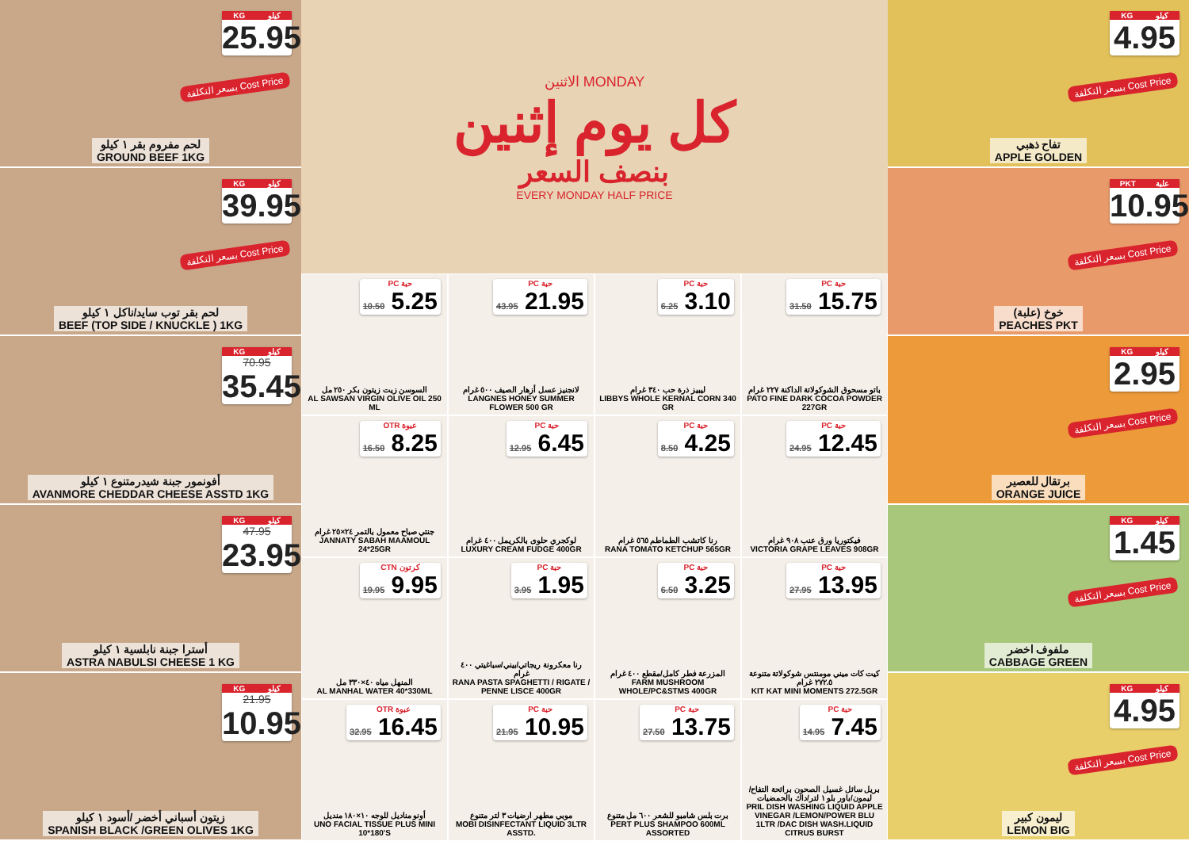KG كيلو
25.95
بسعر التكلفة Cost Price
لحم مفروم بقر ١ كيلو
GROUND BEEF 1KG
KG كيلو
39.95
بسعر التكلفة Cost Price
لحم بقر توب سايد/ناكل ١ كيلو
BEEF (TOP SIDE / KNUCKLE ) 1KG
KG كيلو
70.95
35.45
أفونمور جبنة شيدرمتنوع ١ كيلو
AVANMORE CHEDDAR CHEESE ASSTD 1KG
KG كيلو
47.95
23.95
أسترا جبنة نابلسية ١ كيلو
ASTRA NABULSI CHEESE 1 KG
KG كيلو
21.95
10.95
زيتون أسباني أخضر /أسود ١ كيلو
SPANISH BLACK /GREEN OLIVES 1KG
الاثنين MONDAY
كل يوم إثنين
بنصف السعر
EVERY MONDAY HALF PRICE
PC حبة
10.50 5.25
السوسن زيت زيتون بكر ٢٥٠ مل
AL SAWSAN VIRGIN OLIVE OIL 250 ML
PC حبة
43.95 21.95
لانجنيز عسل أزهار الصيف ٥٠٠ غرام
LANGNES HONEY SUMMER FLOWER 500 GR
PC حبة
6.25 3.10
ليبيز ذرة حب ٣٤٠ غرام
LIBBYS WHOLE KERNAL CORN 340 GR
PC حبة
31.50 15.75
باتو مسحوق الشوكولاتة الداكنة ٢٢٧ غرام
PATO FINE DARK COCOA POWDER 227GR
OTR عبوة
16.50 8.25
جنتي صباح معمول بالتمر ٢٤×٢٥ غرام
JANNATY SABAH MAAMOUL 24*25GR
PC حبة
12.95 6.45
لوكجري حلوى بالكريمل ٤٠٠ غرام
LUXURY CREAM FUDGE 400GR
PC حبة
8.50 4.25
رنا كاتشب الطماطم ٥٦٥ غرام
RANA TOMATO KETCHUP 565GR
PC حبة
24.95 12.45
فيكتوريا ورق عنب ٩٠٨ غرام
VICTORIA GRAPE LEAVES 908GR
CTN كرتون
19.95 9.95
المنهل مياه ٤٠×٣٣٠ مل
AL MANHAL WATER 40*330ML
PC حبة
3.95 1.95
رنا معكرونة ريجاتي/بيني/سباغيتي ٤٠٠ غرام
RANA PASTA SPAGHETTI / RIGATE / PENNE LISCE 400GR
PC حبة
6.50 3.25
المزرعة فطر كامل/مقطع ٤٠٠ غرام
FARM MUSHROOM WHOLE/PC&STMS 400GR
PC حبة
27.95 13.95
كيت كات ميني مومنتس شوكولاتة متنوعة ٢٧٢.٥ غرام
KIT KAT MINI MOMENTS 272.5GR
OTR عبوة
32.95 16.45
أونو مناديل للوجه ١٠×١٨٠ منديل
UNO FACIAL TISSUE PLUS MINI 10*180'S
PC حبة
21.95 10.95
موبي مطهر ارضيات ٣ لتر متنوع
MOBI DISINFECTANT LIQUID 3LTR ASSTD.
PC حبة
27.50 13.75
برت بلس شامبو للشعر ٦٠٠ مل متنوع
PERT PLUS SHAMPOO 600ML ASSORTED
PC حبة
14.95 7.45
بريل سائل غسيل الصحون برائحة التفاح/ليمون/باور بلو ١ لتر/داك بالحمضيات
PRIL DISH WASHING LIQUID APPLE VINEGAR /LEMON/POWER BLU 1LTR /DAC DISH WASH.LIQUID CITRUS BURST
KG كيلو
4.95
بسعر التكلفة Cost Price
تفاح ذهبي
APPLE GOLDEN
PKT علبة
10.95
بسعر التكلفة Cost Price
خوخ (علبة)
PEACHES PKT
KG كيلو
2.95
بسعر التكلفة Cost Price
برتقال للعصير
ORANGE JUICE
KG كيلو
1.45
بسعر التكلفة Cost Price
ملفوف اخضر
CABBAGE GREEN
KG كيلو
4.95
بسعر التكلفة Cost Price
ليمون كبير
LEMON BIG